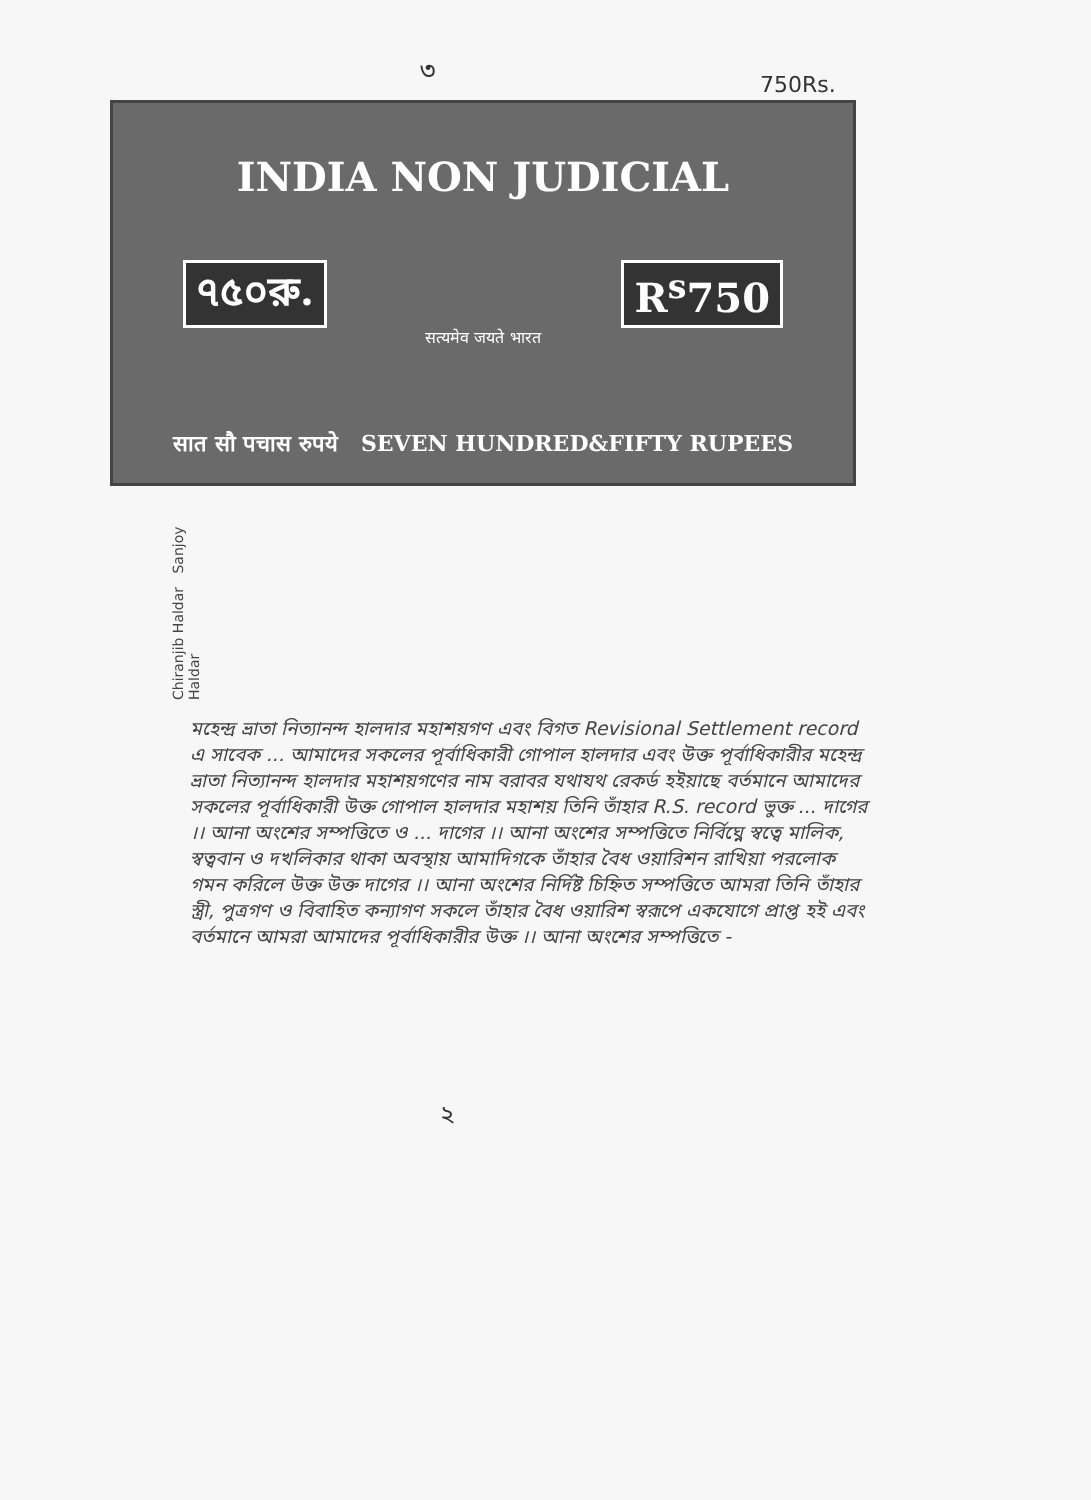৩ 750Rs.
INDIA NON JUDICIAL
৭৫০রু. R<sup>s</sup>750
सत्यमेव जयते भारत
सात सौ पचास रुपये SEVEN HUNDRED&FIFTY RUPEES
Chiranjib Haldar Sanjoy Haldar
মহেন্দ্র ভ্রাতা নিত্যানন্দ হালদার মহাশয়গণ এবং বিগত Revisional Settlement record এ সাবেক ... আমাদের সকলের পূর্বাধিকারী গোপাল হালদার এবং উক্ত পূর্বাধিকারীর মহেন্দ্র ভ্রাতা নিত্যানন্দ হালদার মহাশয়গণের নাম বরাবর যথাযথ রেকর্ড হইয়াছে বর্তমানে আমাদের সকলের পূর্বাধিকারী উক্ত গোপাল হালদার মহাশয় তিনি তাঁহার R.S. record ভুক্ত ... দাগের ।। আনা অংশের সম্পত্তিতে ও ... দাগের ।। আনা অংশের সম্পত্তিতে নির্বিঘ্নে স্বত্বে মালিক, স্বত্ববান ও দখলিকার থাকা অবস্থায় আমাদিগকে তাঁহার বৈধ ওয়ারিশন রাখিয়া পরলোক গমন করিলে উক্ত উক্ত দাগের ।। আনা অংশের নির্দিষ্ট চিহ্নিত সম্পত্তিতে আমরা তিনি তাঁহার স্ত্রী, পুত্রগণ ও বিবাহিত কন্যাগণ সকলে তাঁহার বৈধ ওয়ারিশ স্বরূপে একযোগে প্রাপ্ত হই এবং বর্তমানে আমরা আমাদের পূর্বাধিকারীর উক্ত ।। আনা অংশের সম্পত্তিতে -
২